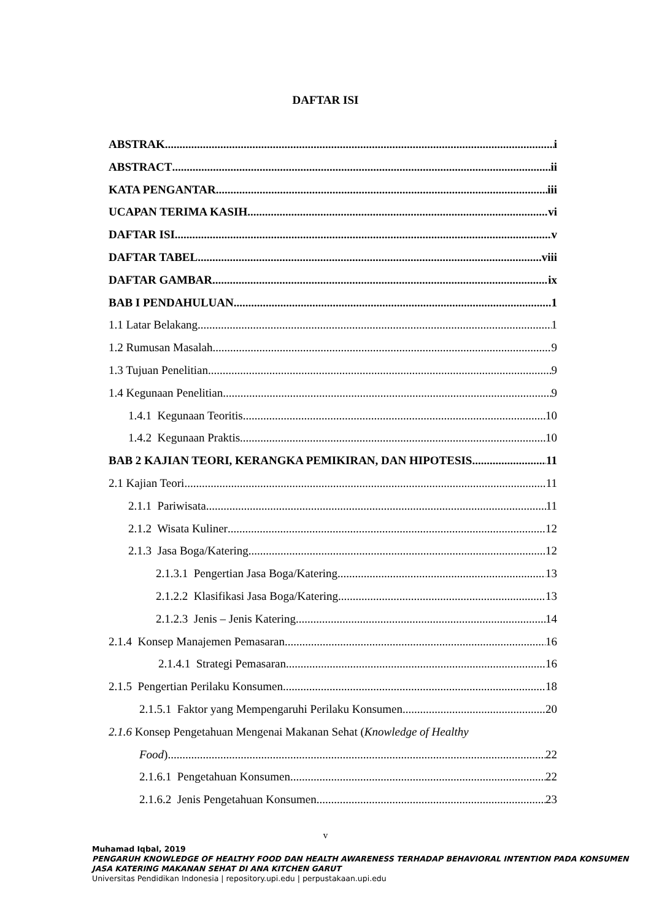DAFTAR ISI
ABSTRAK i
ABSTRACT ii
KATA PENGANTAR iii
UCAPAN TERIMA KASIH vi
DAFTAR ISI v
DAFTAR TABEL viii
DAFTAR GAMBAR ix
BAB I PENDAHULUAN 1
1.1 Latar Belakang 1
1.2 Rumusan Masalah 9
1.3 Tujuan Penelitian 9
1.4 Kegunaan Penelitian 9
1.4.1 Kegunaan Teoritis 10
1.4.2 Kegunaan Praktis 10
BAB 2 KAJIAN TEORI, KERANGKA PEMIKIRAN, DAN HIPOTESIS 11
2.1 Kajian Teori 11
2.1.1 Pariwisata 11
2.1.2 Wisata Kuliner 12
2.1.3 Jasa Boga/Katering 12
2.1.3.1 Pengertian Jasa Boga/Katering 13
2.1.2.2 Klasifikasi Jasa Boga/Katering 13
2.1.2.3 Jenis – Jenis Katering 14
2.1.4 Konsep Manajemen Pemasaran 16
2.1.4.1 Strategi Pemasaran 16
2.1.5 Pengertian Perilaku Konsumen 18
2.1.5.1 Faktor yang Mempengaruhi Perilaku Konsumen 20
2.1.6 Konsep Pengetahuan Mengenai Makanan Sehat (Knowledge of Healthy
Food) 22
2.1.6.1 Pengetahuan Konsumen 22
2.1.6.2 Jenis Pengetahuan Konsumen 23
v
Muhamad Iqbal, 2019
PENGARUH KNOWLEDGE OF HEALTHY FOOD DAN HEALTH AWARENESS TERHADAP BEHAVIORAL INTENTION PADA KONSUMEN JASA KATERING MAKANAN SEHAT DI ANA KITCHEN GARUT
Universitas Pendidikan Indonesia | repository.upi.edu | perpustakaan.upi.edu